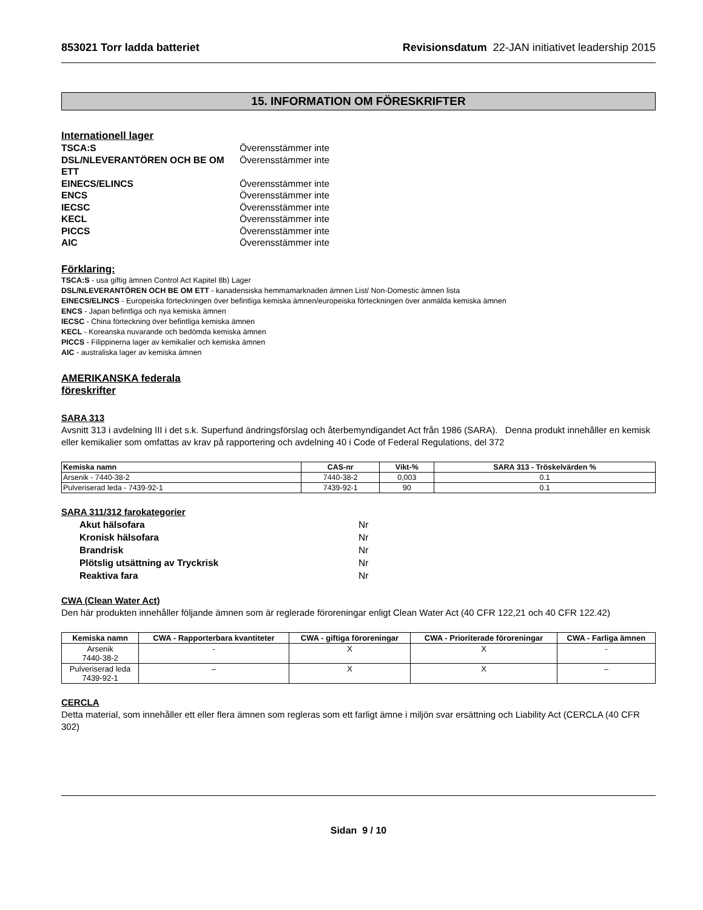853021 Torr ladda batteriet Revisionsdatum 22-JAN initiativet leadership 2015
15. INFORMATION OM FÖRESKRIFTER
Internationell lager
TSCA:S Överensstämmer inte DSL/NLEVERANTÖREN OCH BE OM ETT Överensstämmer inte EINECS/ELINCS Överensstämmer inte ENCS Överensstämmer inte IECSC Överensstämmer inte KECL Överensstämmer inte PICCS Överensstämmer inte AIC Överensstämmer inte
Förklaring:
TSCA:S - usa giftig ämnen Control Act Kapitel 8b) Lager
DSL/NLEVERANTÖREN OCH BE OM ETT - kanadensiska hemmamarknaden ämnen List/ Non-Domestic ämnen lista
EINECS/ELINCS - Europeiska förteckningen över befintliga kemiska ämnen/europeiska förteckningen över anmälda kemiska ämnen
ENCS - Japan befintliga och nya kemiska ämnen
IECSC - China förteckning över befintliga kemiska ämnen
KECL - Koreanska nuvarande och bedömda kemiska ämnen
PICCS - Filippinerna lager av kemikalier och kemiska ämnen
AIC - australiska lager av kemiska ämnen
AMERIKANSKA federala
föreskrifter
SARA 313
Avsnitt 313 i avdelning III i det s.k. Superfund ändringsförslag och återbemyndigandet Act från 1986 (SARA). Denna produkt innehåller en kemisk eller kemikalier som omfattas av krav på rapportering och avdelning 40 i Code of Federal Regulations, del 372
| Kemiska namn | CAS-nr | Vikt-% | SARA 313 - Tröskelvärden % |
| --- | --- | --- | --- |
| Arsenik - 7440-38-2 | 7440-38-2 | 0,003 | 0.1 |
| Pulveriserad leda - 7439-92-1 | 7439-92-1 | 90 | 0.1 |
SARA 311/312 farokategorier
Akut hälsofara Nr Kronisk hälsofara Nr Brandrisk Nr Plötslig utsättning av Tryckrisk Nr Reaktiva fara Nr
CWA (Clean Water Act)
Den här produkten innehåller följande ämnen som är reglerade föroreningar enligt Clean Water Act (40 CFR 122,21 och 40 CFR 122.42)
| Kemiska namn | CWA - Rapporterbara kvantiteter | CWA - giftiga föroreningar | CWA - Prioriterade föroreningar | CWA - Farliga ämnen |
| --- | --- | --- | --- | --- |
| Arsenik 7440-38-2 | - | X | X | - |
| Pulveriserad leda 7439-92-1 | – | X | X | – |
CERCLA
Detta material, som innehåller ett eller flera ämnen som regleras som ett farligt ämne i miljön svar ersättning och Liability Act (CERCLA (40 CFR 302)
Sidan 9 / 10